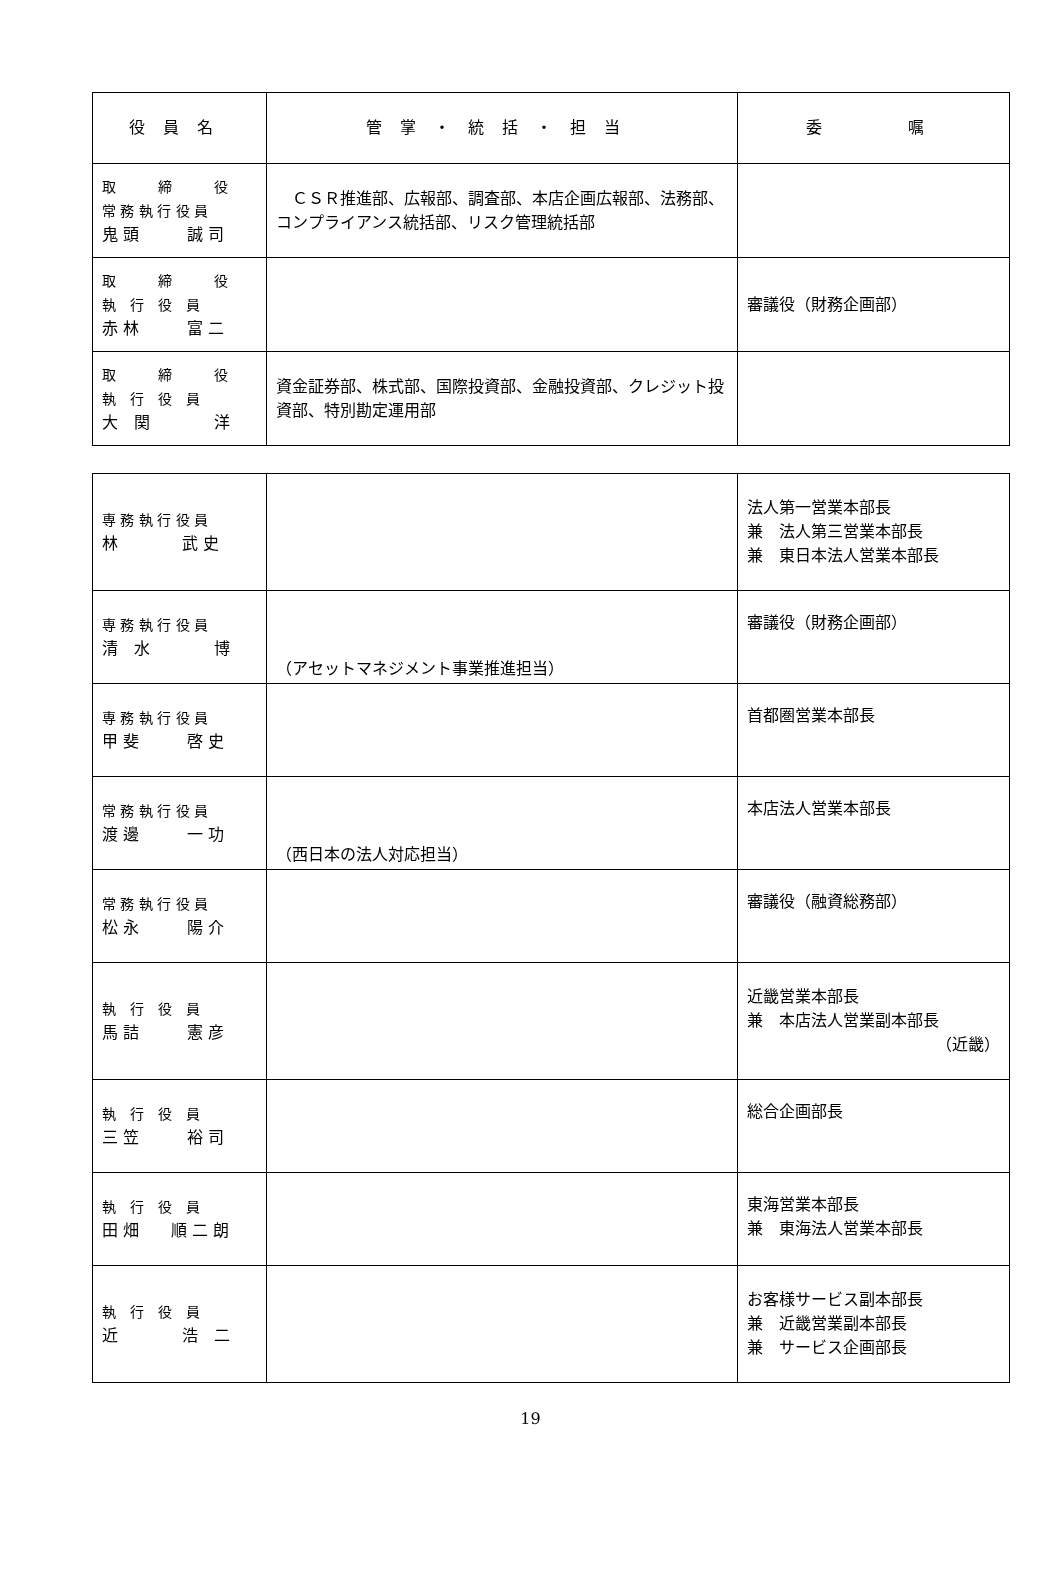| 役員名 | 管掌・統括・担当 | 委 嘱 |
| --- | --- | --- |
| 取 締 役 常 務 執 行 役 員 鬼 頭 誠 司 | ＣＳＲ推進部、広報部、調査部、本店企画広報部、法務部、コンプライアンス統括部、リスク管理統括部 | |
| 取 締 役 執 行 役 員 赤 林 富 二 | | 審議役（財務企画部） |
| 取 締 役 執 行 役 員 大 関 洋 | 資金証券部、株式部、国際投資部、金融投資部、クレジット投資部、特別勘定運用部 | |
| 専 務 執 行 役 員 林 武 史 | | 法人第一営業本部長 兼 法人第三営業本部長 兼 東日本法人営業本部長 |
| 専 務 執 行 役 員 清 水 博 | （アセットマネジメント事業推進担当） | 審議役（財務企画部） |
| 専 務 執 行 役 員 甲 斐 啓 史 | | 首都圏営業本部長 |
| 常 務 執 行 役 員 渡 邊 一 功 | （西日本の法人対応担当） | 本店法人営業本部長 |
| 常 務 執 行 役 員 松 永 陽 介 | | 審議役（融資総務部） |
| 執 行 役 員 馬 詰 憲 彦 | | 近畿営業本部長 兼 本店法人営業副本部長 （近畿） |
| 執 行 役 員 三 笠 裕 司 | | 総合企画部長 |
| 執 行 役 員 田 畑 順 二 朗 | | 東海営業本部長 兼 東海法人営業本部長 |
| 執 行 役 員 近 浩 二 | | お客様サービス副本部長 兼 近畿営業副本部長 兼 サービス企画部長 |
19